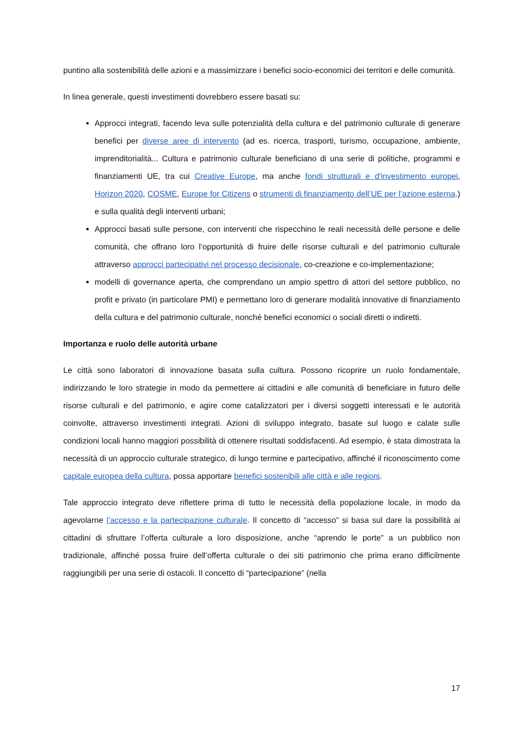puntino alla sostenibilità delle azioni e a massimizzare i benefici socio-economici dei territori e delle comunità.
In linea generale, questi investimenti dovrebbero essere basati su:
Approcci integrati, facendo leva sulle potenzialità della cultura e del patrimonio culturale di generare benefici per diverse aree di intervento (ad es. ricerca, trasporti, turismo, occupazione, ambiente, imprenditorialità... Cultura e patrimonio culturale beneficiano di una serie di politiche, programmi e finanziamenti UE, tra cui Creative Europe, ma anche fondi strutturali e d'investimento europei, Horizon 2020, COSME, Europe for Citizens o strumenti di finanziamento dell’UE per l’azione esterna.) e sulla qualità degli interventi urbani;
Approcci basati sulle persone, con interventi che rispecchino le reali necessità delle persone e delle comunità, che offrano loro l’opportunità di fruire delle risorse culturali e del patrimonio culturale attraverso approcci partecipativi nel processo decisionale, co-creazione e co-implementazione;
modelli di governance aperta, che comprendano un ampio spettro di attori del settore pubblico, no profit e privato (in particolare PMI) e permettano loro di generare modalità innovative di finanziamento della cultura e del patrimonio culturale, nonché benefici economici o sociali diretti o indiretti.
Importanza e ruolo delle autorità urbane
Le città sono laboratori di innovazione basata sulla cultura. Possono ricoprire un ruolo fondamentale, indirizzando le loro strategie in modo da permettere ai cittadini e alle comunità di beneficiare in futuro delle risorse culturali e del patrimonio, e agire come catalizzatori per i diversi soggetti interessati e le autorità coinvolte, attraverso investimenti integrati. Azioni di sviluppo integrato, basate sul luogo e calate sulle condizioni locali hanno maggiori possibilità di ottenere risultati soddisfacenti. Ad esempio, è stata dimostrata la necessità di un approccio culturale strategico, di lungo termine e partecipativo, affinché il riconoscimento come capitale europea della cultura, possa apportare benefici sostenibili alle città e alle regioni.
Tale approccio integrato deve riflettere prima di tutto le necessità della popolazione locale, in modo da agevolarne l’accesso e la partecipazione culturale. Il concetto di “accesso” si basa sul dare la possibilità ai cittadini di sfruttare l’offerta culturale a loro disposizione, anche “aprendo le porte” a un pubblico non tradizionale, affinché possa fruire dell’offerta culturale o dei siti patrimonio che prima erano difficilmente raggiungibili per una serie di ostacoli. Il concetto di “partecipazione” (nella
17